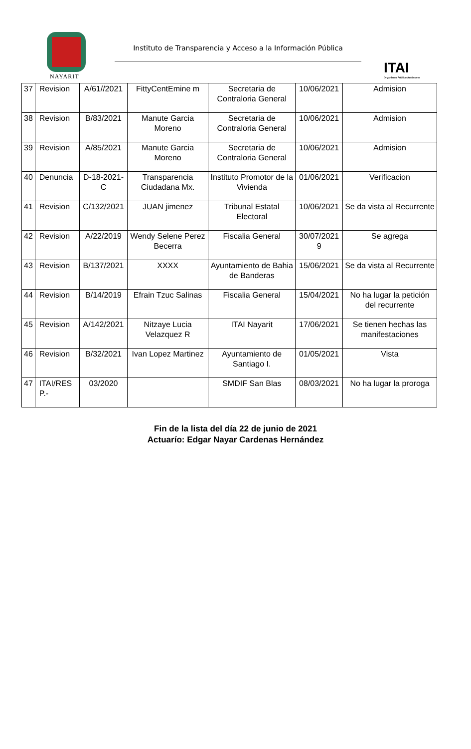NAYARIT
Instituto de Transparencia y Acceso a la Información Pública
ITAI
Organismo Público Autónomo
| 37 | Revision | A/61//2021 | FittyCentEmine m | Secretaria de Contraloria General | 10/06/2021 | Admision |
| 38 | Revision | B/83/2021 | Manute Garcia Moreno | Secretaria de Contraloria General | 10/06/2021 | Admision |
| 39 | Revision | A/85/2021 | Manute Garcia Moreno | Secretaria de Contraloria General | 10/06/2021 | Admision |
| 40 | Denuncia | D-18-2021-C | Transparencia Ciudadana Mx. | Instituto Promotor de la Vivienda | 01/06/2021 | Verificacion |
| 41 | Revision | C/132/2021 | JUAN jimenez | Tribunal Estatal Electoral | 10/06/2021 | Se da vista al Recurrente |
| 42 | Revision | A/22/2019 | Wendy Selene Perez Becerra | Fiscalia General | 30/07/2021 9 | Se agrega |
| 43 | Revision | B/137/2021 | XXXX | Ayuntamiento de Bahia de Banderas | 15/06/2021 | Se da vista al Recurrente |
| 44 | Revision | B/14/2019 | Efrain Tzuc Salinas | Fiscalia General | 15/04/2021 | No ha lugar la petición del recurrente |
| 45 | Revision | A/142/2021 | Nitzaye Lucia Velazquez R | ITAI Nayarit | 17/06/2021 | Se tienen hechas las manifestaciones |
| 46 | Revision | B/32/2021 | Ivan Lopez Martinez | Ayuntamiento de Santiago I. | 01/05/2021 | Vista |
| 47 | ITAI/RES P.- | 03/2020 | | SMDIF San Blas | 08/03/2021 | No ha lugar la proroga |
Fin de la lista del día 22 de junio de 2021
Actuarío: Edgar Nayar Cardenas Hernández